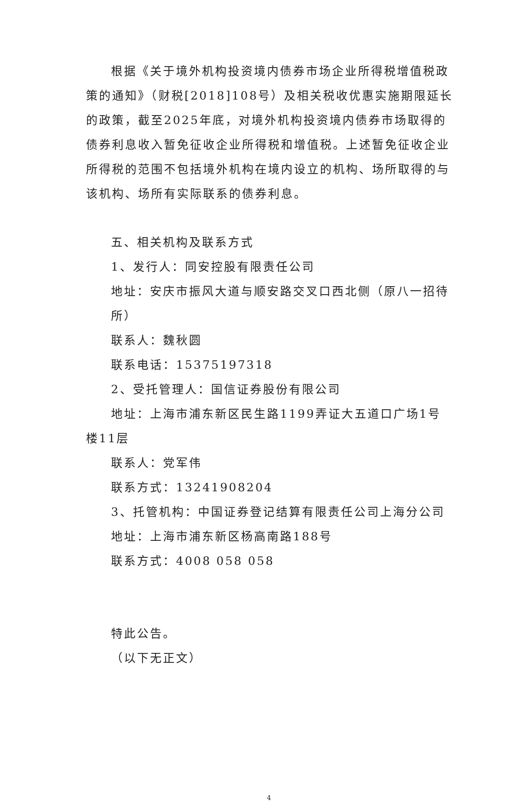根据《关于境外机构投资境内债券市场企业所得税增值税政策的通知》（财税[2018]108号）及相关税收优惠实施期限延长的政策，截至2025年底，对境外机构投资境内债券市场取得的债券利息收入暂免征收企业所得税和增值税。上述暂免征收企业所得税的范围不包括境外机构在境内设立的机构、场所取得的与该机构、场所有实际联系的债券利息。
五、相关机构及联系方式
1、发行人：同安控股有限责任公司
地址：安庆市振风大道与顺安路交叉口西北侧（原八一招待所）
联系人：魏秋圆
联系电话：15375197318
2、受托管理人：国信证券股份有限公司
地址：上海市浦东新区民生路1199弄证大五道口广场1号楼11层
联系人：党军伟
联系方式：13241908204
3、托管机构：中国证券登记结算有限责任公司上海分公司
地址：上海市浦东新区杨高南路188号
联系方式：4008 058 058
特此公告。
（以下无正文）
4